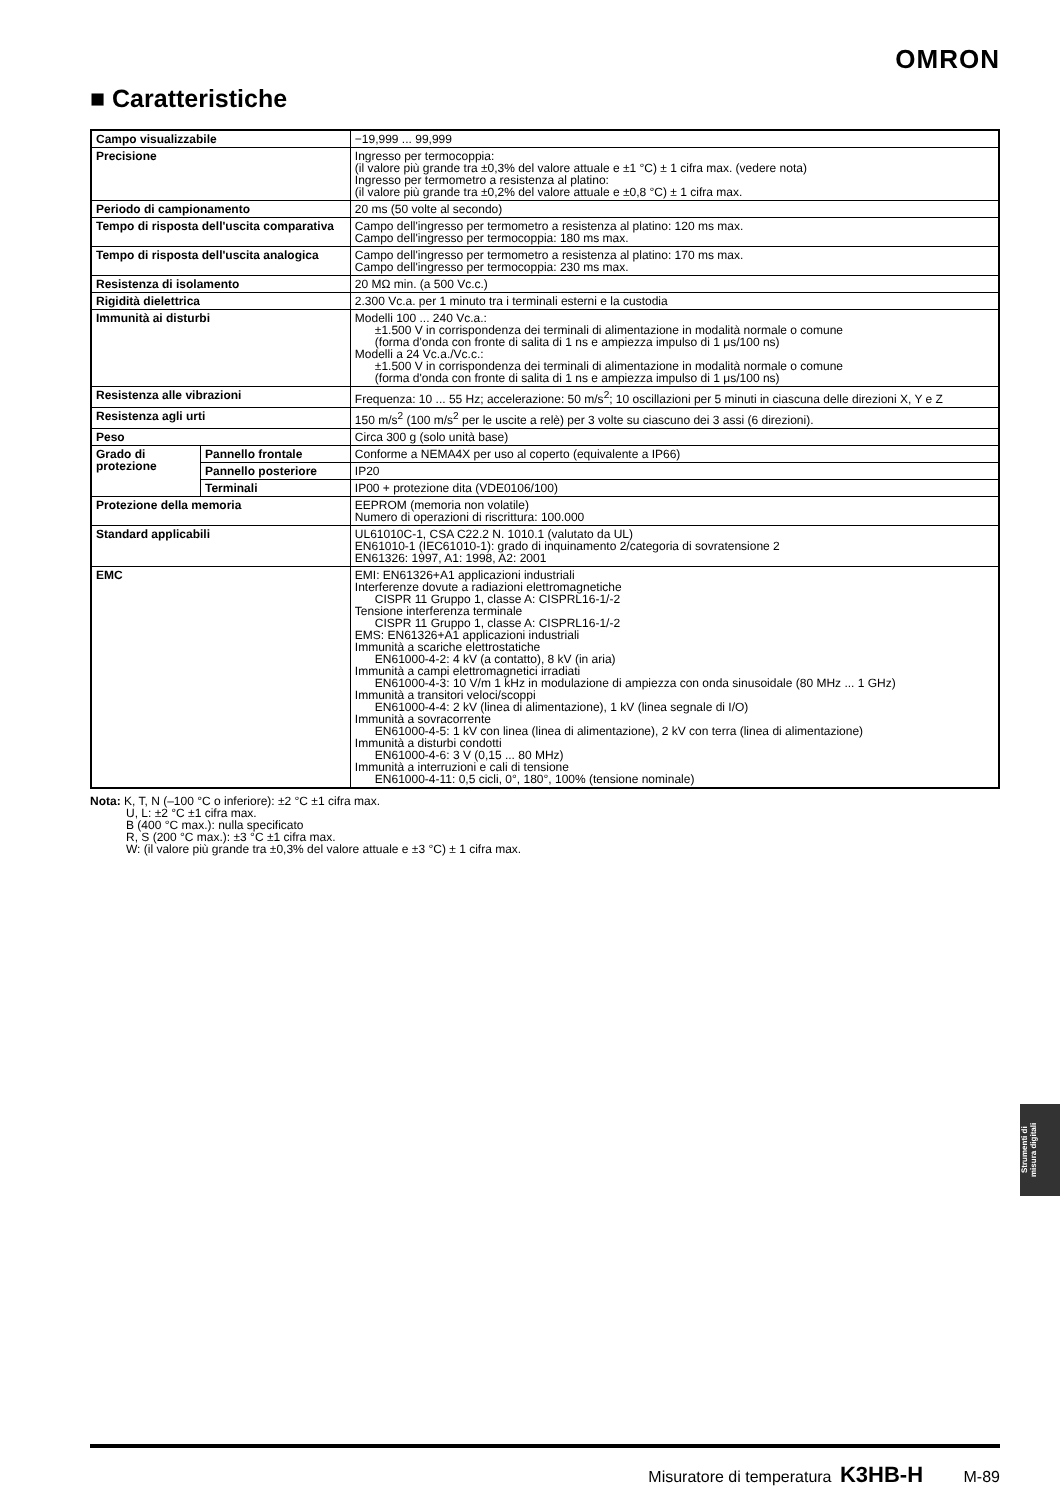OMRON
■ Caratteristiche
| Campo visualizzabile | | −19,999 ... 99,999 |
| Precisione | | Ingresso per termocoppia: (il valore più grande tra ±0,3% del valore attuale e ±1 °C) ± 1 cifra max. (vedere nota) Ingresso per termometro a resistenza al platino: (il valore più grande tra ±0,2% del valore attuale e ±0,8 °C) ± 1 cifra max. |
| Periodo di campionamento | | 20 ms (50 volte al secondo) |
| Tempo di risposta dell'uscita comparativa | | Campo dell'ingresso per termometro a resistenza al platino: 120 ms max. Campo dell'ingresso per termocoppia: 180 ms max. |
| Tempo di risposta dell'uscita analogica | | Campo dell'ingresso per termometro a resistenza al platino: 170 ms max. Campo dell'ingresso per termocoppia: 230 ms max. |
| Resistenza di isolamento | | 20 MΩ min. (a 500 Vc.c.) |
| Rigidità dielettrica | | 2.300 Vc.a. per 1 minuto tra i terminali esterni e la custodia |
| Immunità ai disturbi | | Modelli 100 ... 240 Vc.a.: ±1.500 V in corrispondenza dei terminali di alimentazione in modalità normale o comune (forma d'onda con fronte di salita di 1 ns e ampiezza impulso di 1 μs/100 ns) Modelli a 24 Vc.a./Vc.c.: ±1.500 V in corrispondenza dei terminali di alimentazione in modalità normale o comune (forma d'onda con fronte di salita di 1 ns e ampiezza impulso di 1 μs/100 ns) |
| Resistenza alle vibrazioni | | Frequenza: 10 ... 55 Hz; accelerazione: 50 m/s<sup>2</sup>; 10 oscillazioni per 5 minuti in ciascuna delle direzioni X, Y e Z |
| Resistenza agli urti | | 150 m/s<sup>2</sup> (100 m/s<sup>2</sup> per le uscite a relè) per 3 volte su ciascuno dei 3 assi (6 direzioni). |
| Peso | | Circa 300 g (solo unità base) |
| Grado di protezione | Pannello frontale | Conforme a NEMA4X per uso al coperto (equivalente a IP66) |
| | Pannello posteriore | IP20 |
| | Terminali | IP00 + protezione dita (VDE0106/100) |
| Protezione della memoria | | EEPROM (memoria non volatile) Numero di operazioni di riscrittura: 100.000 |
| Standard applicabili | | UL61010C-1, CSA C22.2 N. 1010.1 (valutato da UL) EN61010-1 (IEC61010-1): grado di inquinamento 2/categoria di sovratensione 2 EN61326: 1997, A1: 1998, A2: 2001 |
| EMC | | EMI: EN61326+A1 applicazioni industriali Interferenze dovute a radiazioni elettromagnetiche CISPR 11 Gruppo 1, classe A: CISPRL16-1/-2 Tensione interferenza terminale CISPR 11 Gruppo 1, classe A: CISPRL16-1/-2 EMS: EN61326+A1 applicazioni industriali Immunità a scariche elettrostatiche EN61000-4-2: 4 kV (a contatto), 8 kV (in aria) Immunità a campi elettromagnetici irradiati EN61000-4-3: 10 V/m 1 kHz in modulazione di ampiezza con onda sinusoidale (80 MHz ... 1 GHz) Immunità a transitori veloci/scoppi EN61000-4-4: 2 kV (linea di alimentazione), 1 kV (linea segnale di I/O) Immunità a sovracorrente EN61000-4-5: 1 kV con linea (linea di alimentazione), 2 kV con terra (linea di alimentazione) Immunità a disturbi condotti EN61000-4-6: 3 V (0,15 ... 80 MHz) Immunità a interruzioni e cali di tensione EN61000-4-11: 0,5 cicli, 0°, 180°, 100% (tensione nominale) |
Nota: K, T, N (–100 °C o inferiore): ±2 °C ±1 cifra max.
U, L: ±2 °C ±1 cifra max.
B (400 °C max.): nulla specificato
R, S (200 °C max.): ±3 °C ±1 cifra max.
W: (il valore più grande tra ±0,3% del valore attuale e ±3 °C) ± 1 cifra max.
Strumenti di
misura digitali
Misuratore di temperatura K3HB-H M-89